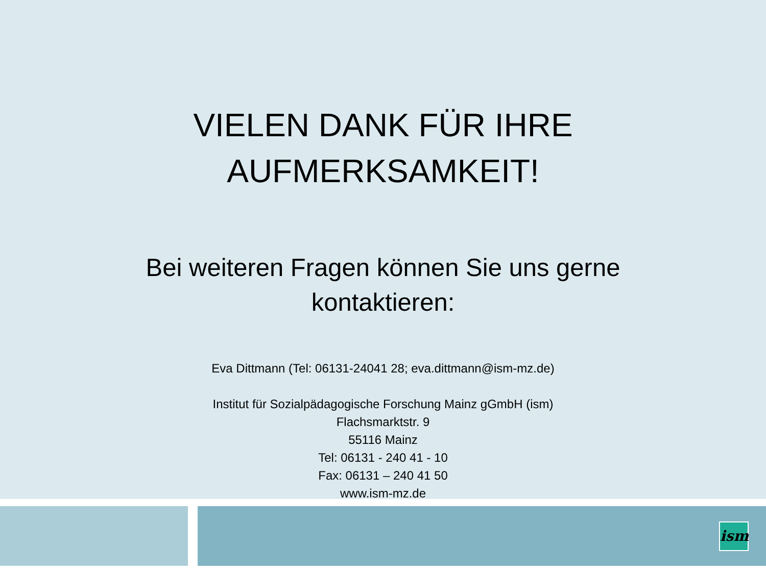VIELEN DANK FÜR IHRE
AUFMERKSAMKEIT!
Bei weiteren Fragen können Sie uns gerne
kontaktieren:
Eva Dittmann (Tel: 06131-24041 28; eva.dittmann@ism-mz.de)
Institut für Sozialpädagogische Forschung Mainz gGmbH (ism)
Flachsmarktstr. 9
55116 Mainz
Tel: 06131 - 240 41 - 10
Fax: 06131 – 240 41 50
www.ism-mz.de
ism